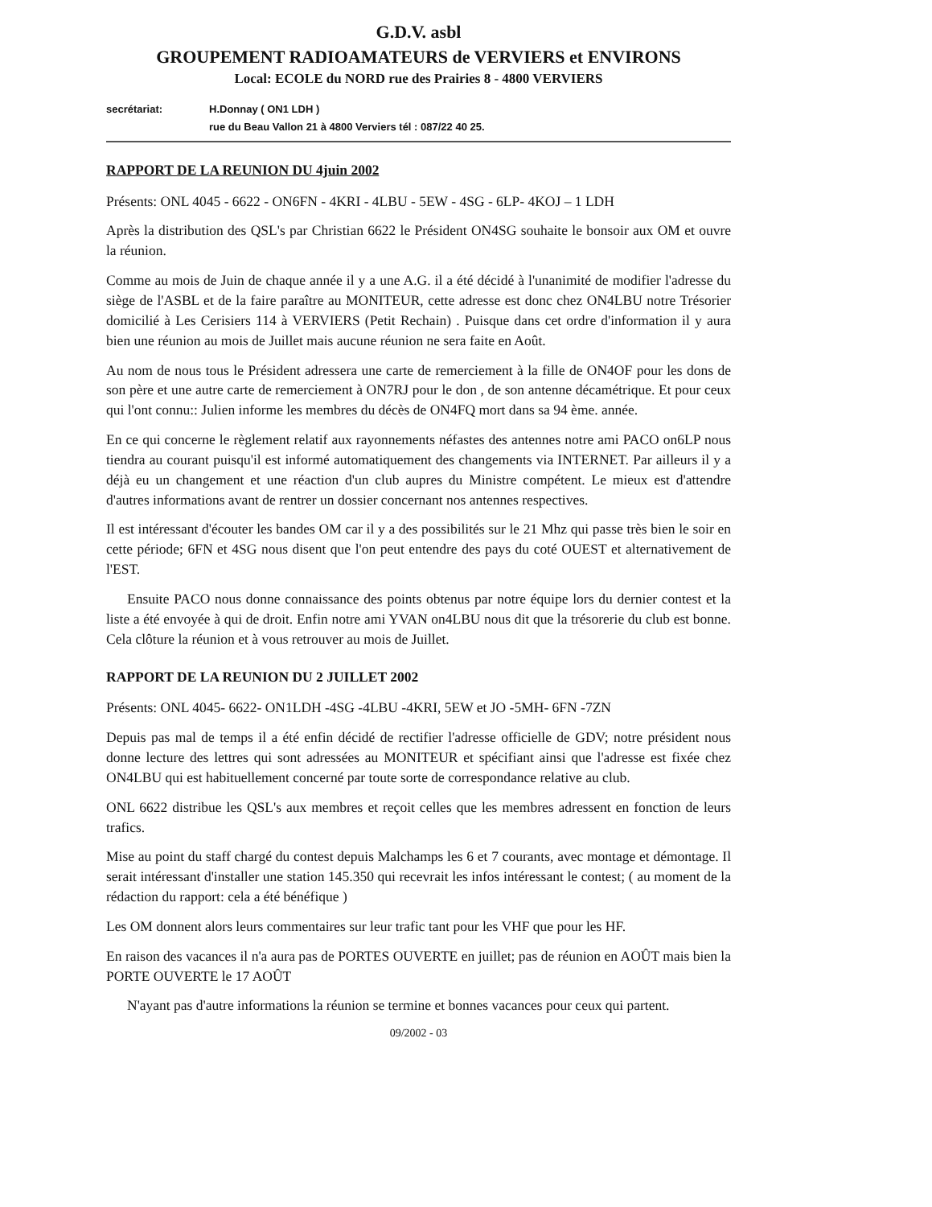G.D.V. asbl
GROUPEMENT RADIOAMATEURS de VERVIERS et ENVIRONS
Local: ECOLE du NORD rue des Prairies 8 - 4800 VERVIERS
secrétariat: H.Donnay ( ON1 LDH )
rue du Beau Vallon 21 à 4800 Verviers tél : 087/22 40 25.
RAPPORT DE LA REUNION DU 4juin 2002
Présents: ONL 4045 - 6622 - ON6FN - 4KRI - 4LBU - 5EW - 4SG - 6LP- 4KOJ – 1 LDH
Après la distribution des QSL's par Christian 6622 le Président ON4SG souhaite le bonsoir aux OM et ouvre la réunion.
Comme au mois de Juin de chaque année il y a une A.G. il a été décidé à l'unanimité de modifier l'adresse du siège de l'ASBL et de la faire paraître au MONITEUR, cette adresse est donc chez ON4LBU notre Trésorier domicilié à Les Cerisiers 114 à VERVIERS (Petit Rechain) . Puisque dans cet ordre d'information il y aura bien une réunion au mois de Juillet mais aucune réunion ne sera faite en Août.
Au nom de nous tous le Président adressera une carte de remerciement à la fille de ON4OF pour les dons de son père et une autre carte de remerciement à ON7RJ pour le don , de son antenne décamétrique. Et pour ceux qui l'ont connu:: Julien informe les membres du décès de ON4FQ mort dans sa 94 ème. année.
En ce qui concerne le règlement relatif aux rayonnements néfastes des antennes notre ami PACO on6LP nous tiendra au courant puisqu'il est informé automatiquement des changements via INTERNET. Par ailleurs il y a déjà eu un changement et une réaction d'un club aupres du Ministre compétent. Le mieux est d'attendre d'autres informations avant de rentrer un dossier concernant nos antennes respectives.
Il est intéressant d'écouter les bandes OM car il y a des possibilités sur le 21 Mhz qui passe très bien le soir en cette période; 6FN et 4SG nous disent que l'on peut entendre des pays du coté OUEST et alternativement de l'EST.
Ensuite PACO nous donne connaissance des points obtenus par notre équipe lors du dernier contest et la liste a été envoyée à qui de droit. Enfin notre ami YVAN on4LBU nous dit que la trésorerie du club est bonne. Cela clôture la réunion et à vous retrouver au mois de Juillet.
RAPPORT DE LA REUNION DU 2 JUILLET 2002
Présents: ONL 4045- 6622- ON1LDH -4SG -4LBU -4KRI, 5EW et JO -5MH- 6FN -7ZN
Depuis pas mal de temps il a été enfin décidé de rectifier l'adresse officielle de GDV; notre président nous donne lecture des lettres qui sont adressées au MONITEUR et spécifiant ainsi que l'adresse est fixée chez ON4LBU qui est habituellement concerné par toute sorte de correspondance relative au club.
ONL 6622 distribue les QSL's aux membres et reçoit celles que les membres adressent en fonction de leurs trafics.
Mise au point du staff chargé du contest depuis Malchamps les 6 et 7 courants, avec montage et démontage. Il serait intéressant d'installer une station 145.350 qui recevrait les infos intéressant le contest; ( au moment de la rédaction du rapport: cela a été bénéfique )
Les OM donnent alors leurs commentaires sur leur trafic tant pour les VHF que pour les HF.
En raison des vacances il n'a aura pas de PORTES OUVERTE en juillet; pas de réunion en AOÛT mais bien la PORTE OUVERTE le 17 AOÛT
N'ayant pas d'autre informations la réunion se termine et bonnes vacances pour ceux qui partent.
09/2002 - 03